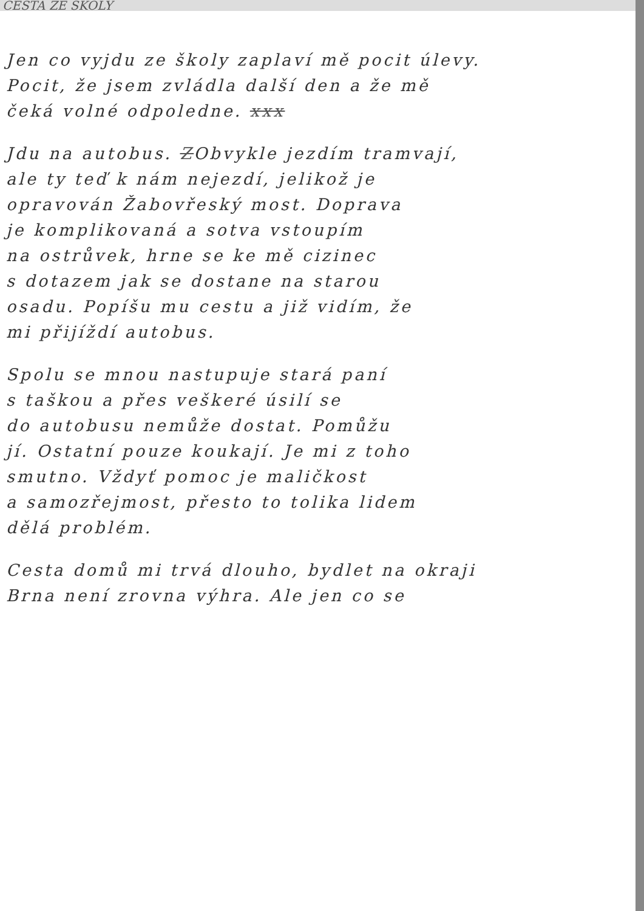CESTA ZE ŠKOLY
Jen co vyjdu ze školy zaplaví mě pocit úlevy.
Pocit, že jsem zvládla další den a že mě
čeká volné odpoledne. xxx
Jdu na autobus. ZObvykle jezdím tramvají,
ale ty teď k nám nejezdí, jelikož je
opravován Žabovřeský most. Doprava
je komplikovaná a sotva vstoupím
na ostrůvek, hrne se ke mě cizinec
s dotazem jak se dostane na starou
osadu. Popíšu mu cestu a již vidím, že
mi přijíždí autobus.
Spolu se mnou nastupuje stará paní
s taškou a přes veškeré úsilí se
do autobusu nemůže dostat. Pomůžu
jí. Ostatní pouze koukají. Je mi z toho
smutno. Vždyť pomoc je maličkost
a samozřejmost, přesto to tolika lidem
dělá problém.
Cesta domů mi trvá dlouho, bydlet na okraji
Brna není zrovna výhra. Ale jen co se